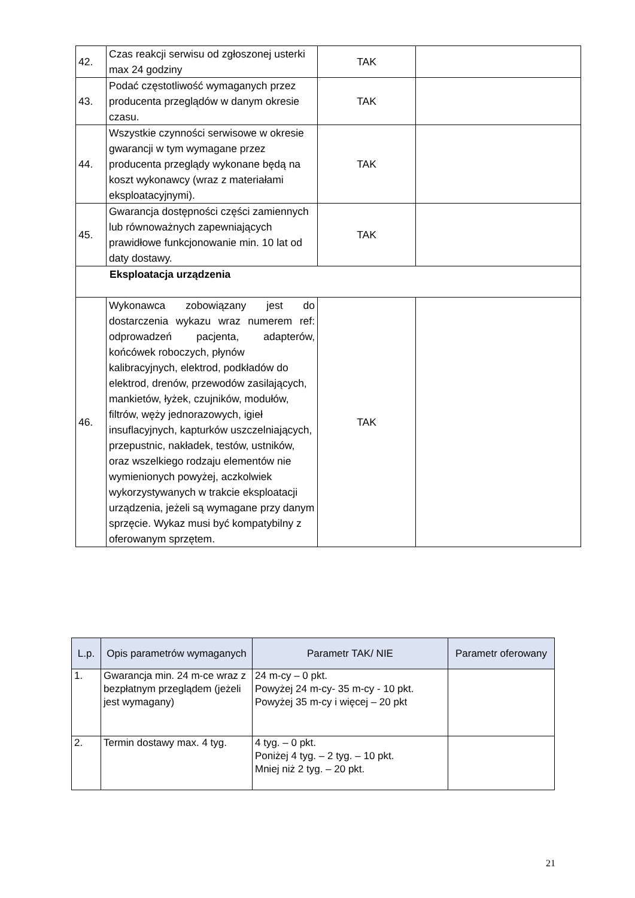| 42. | Czas reakcji serwisu od zgłoszonej usterki max 24 godziny | TAK | |
| 43. | Podać częstotliwość wymaganych przez producenta przeglądów w danym okresie czasu. | TAK | |
| 44. | Wszystkie czynności serwisowe w okresie gwarancji w tym wymagane przez producenta przeglądy wykonane będą na koszt wykonawcy (wraz z materiałami eksploatacyjnymi). | TAK | |
| 45. | Gwarancja dostępności części zamiennych lub równoważnych zapewniających prawidłowe funkcjonowanie min. 10 lat od daty dostawy. | TAK | |
| Eksploatacja urządzenia | | | |
| 46. | Wykonawca zobowiązany jest do dostarczenia wykazu wraz numerem ref: odprowadzeń pacjenta, adapterów, końcówek roboczych, płynów kalibracyjnych, elektrod, podkładów do elektrod, drenów, przewodów zasilających, mankietów, łyżek, czujników, modułów, filtrów, węży jednorazowych, igieł insuflacyjnych, kapturków uszczelniających, przepustnic, nakładek, testów, ustników, oraz wszelkiego rodzaju elementów nie wymienionych powyżej, aczkolwiek wykorzystywanych w trakcie eksploatacji urządzenia, jeżeli są wymagane przy danym sprzęcie. Wykaz musi być kompatybilny z oferowanym sprzętem. | TAK | |
| L.p. | Opis parametrów wymaganych | Parametr TAK/ NIE | Parametr oferowany |
| --- | --- | --- | --- |
| 1. | Gwarancja min. 24 m-ce wraz z bezpłatnym przeglądem (jeżeli jest wymagany) | 24 m-cy – 0 pkt. Powyżej 24 m-cy- 35 m-cy - 10 pkt. Powyżej 35 m-cy i więcej – 20 pkt | |
| 2. | Termin dostawy max. 4 tyg. | 4 tyg. – 0 pkt. Poniżej 4 tyg. – 2 tyg. – 10 pkt. Mniej niż 2 tyg. – 20 pkt. | |
21